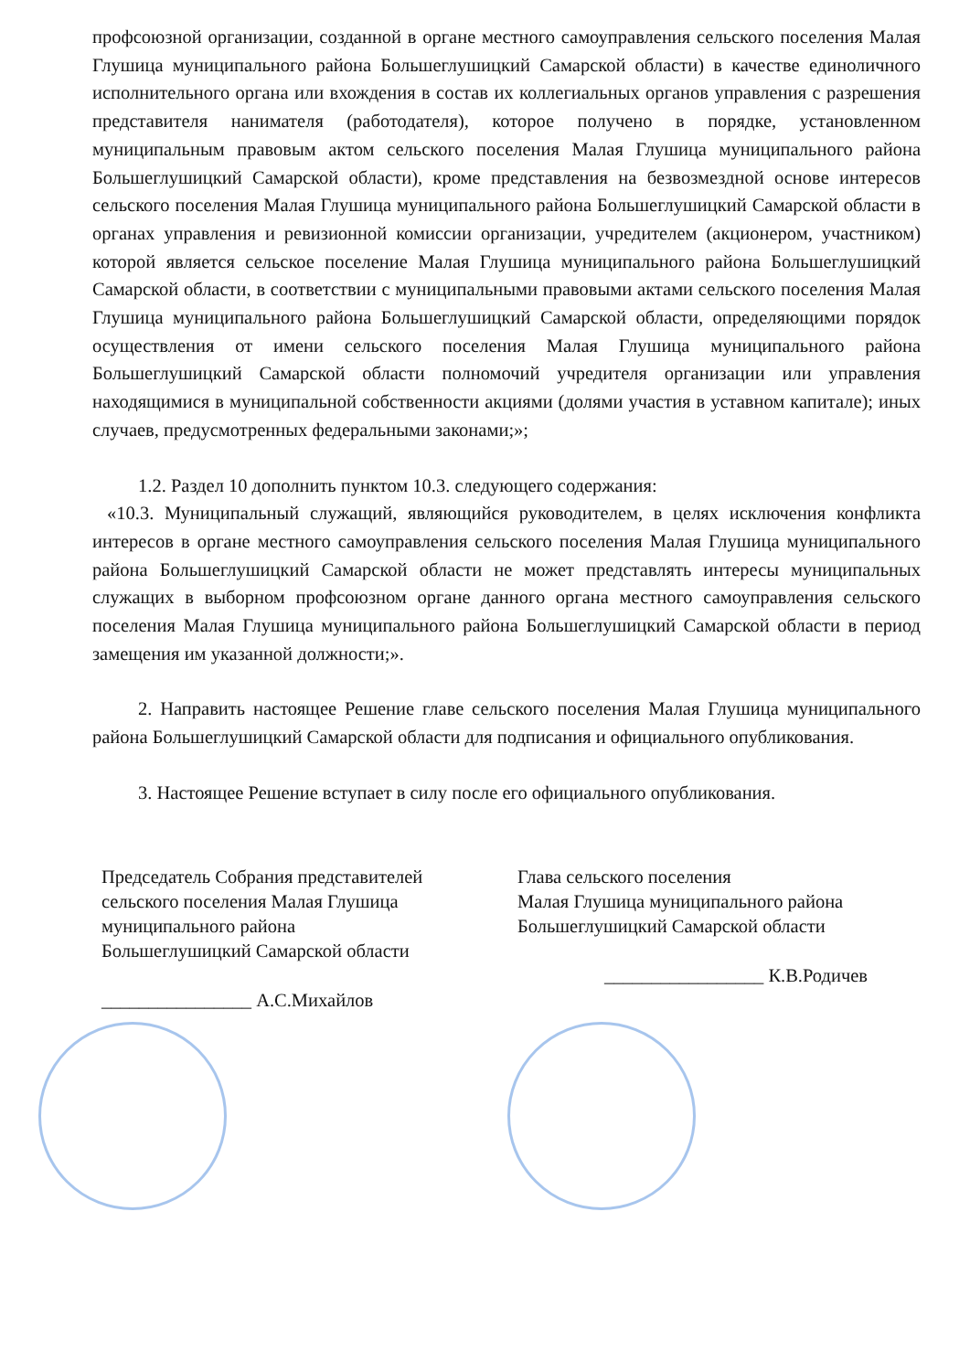профсоюзной организации, созданной в органе местного самоуправления сельского поселения Малая Глушица муниципального района Большеглушицкий Самарской области) в качестве единоличного исполнительного органа или вхождения в состав их коллегиальных органов управления с разрешения представителя нанимателя (работодателя), которое получено в порядке, установленном муниципальным правовым актом сельского поселения Малая Глушица муниципального района Большеглушицкий Самарской области), кроме представления на безвозмездной основе интересов сельского поселения Малая Глушица муниципального района Большеглушицкий Самарской области в органах управления и ревизионной комиссии организации, учредителем (акционером, участником) которой является сельское поселение Малая Глушица муниципального района Большеглушицкий Самарской области, в соответствии с муниципальными правовыми актами сельского поселения Малая Глушица муниципального района Большеглушицкий Самарской области, определяющими порядок осуществления от имени сельского поселения Малая Глушица муниципального района Большеглушицкий Самарской области полномочий учредителя организации или управления находящимися в муниципальной собственности акциями (долями участия в уставном капитале); иных случаев, предусмотренных федеральными законами;»;
1.2. Раздел 10 дополнить пунктом 10.3. следующего содержания:
«10.3. Муниципальный служащий, являющийся руководителем, в целях исключения конфликта интересов в органе местного самоуправления сельского поселения Малая Глушица муниципального района Большеглушицкий Самарской области не может представлять интересы муниципальных служащих в выборном профсоюзном органе данного органа местного самоуправления сельского поселения Малая Глушица муниципального района Большеглушицкий Самарской области в период замещения им указанной должности;».
2. Направить настоящее Решение главе сельского поселения Малая Глушица муниципального района Большеглушицкий Самарской области для подписания и официального опубликования.
3. Настоящее Решение вступает в силу после его официального опубликования.
Председатель Собрания представителей
сельского поселения Малая Глушица
муниципального района
Большеглушицкий Самарской области
________________ А.С.Михайлов
Глава сельского поселения
Малая Глушица муниципального района
Большеглушицкий Самарской области
_________________ К.В.Родичев